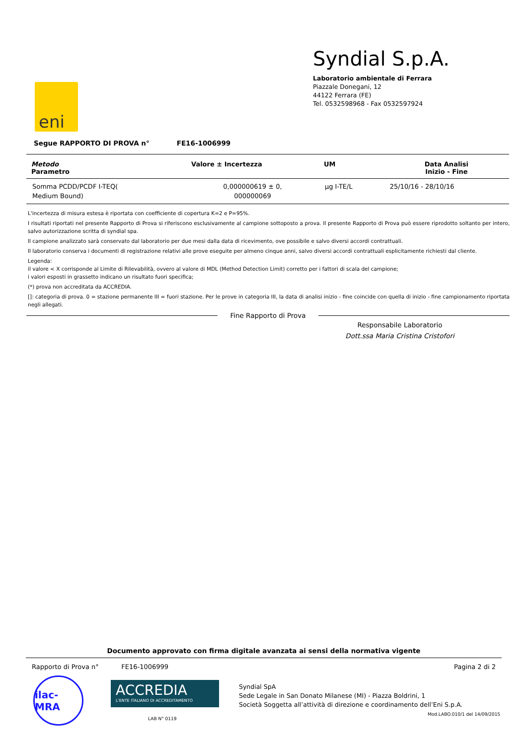eni
Syndial S.p.A.
Laboratorio ambientale di Ferrara
Piazzale Donegani, 12
44122 Ferrara (FE)
Tel. 0532598968 - Fax 0532597924
Segue RAPPORTO DI PROVA n° FE16-1006999
| Metodo Parametro | Valore ± Incertezza | UM | Data Analisi Inizio - Fine |
| --- | --- | --- | --- |
| Somma PCDD/PCDF I-TEQ( Medium Bound) | 0,000000619 ± 0, 000000069 | µg I-TE/L | 25/10/16 - 28/10/16 |
L'incertezza di misura estesa è riportata con coefficiente di copertura K=2 e P=95%.
I risultati riportati nel presente Rapporto di Prova si riferiscono esclusivamente al campione sottoposto a prova. Il presente Rapporto di Prova può essere riprodotto soltanto per intero, salvo autorizzazione scritta di syndial spa.
Il campione analizzato sarà conservato dal laboratorio per due mesi dalla data di ricevimento, ove possibile e salvo diversi accordi contrattuali.
Il laboratorio conserva i documenti di registrazione relativi alle prove eseguite per almeno cinque anni, salvo diversi accordi contrattuali esplicitamente richiesti dal cliente.
Legenda:
il valore < X corrisponde al Limite di Rilevabilità, ovvero al valore di MDL (Method Detection Limit) corretto per i fattori di scala del campione;
i valori esposti in grassetto indicano un risultato fuori specifica;
(*) prova non accreditata da ACCREDIA.
[]: categoria di prova. 0 = stazione permanente III = fuori stazione. Per le prove in categoria III, la data di analisi inizio - fine coincide con quella di inizio - fine campionamento riportata negli allegati.
Fine Rapporto di Prova
Responsabile Laboratorio
Dott.ssa Maria Cristina Cristofori
Documento approvato con firma digitale avanzata ai sensi della normativa vigente
Rapporto di Prova n° FE16-1006999 Pagina 2 di 2
ilac-MRA
ACCREDIA
L'ENTE ITALIANO DI ACCREDITAMENTO
LAB N° 0119
Syndial SpA
Sede Legale in San Donato Milanese (MI) - Piazza Boldrini, 1
Società Soggetta all’attività di direzione e coordinamento dell’Eni S.p.A.
Mod.LABO.010/1 del 14/09/2015